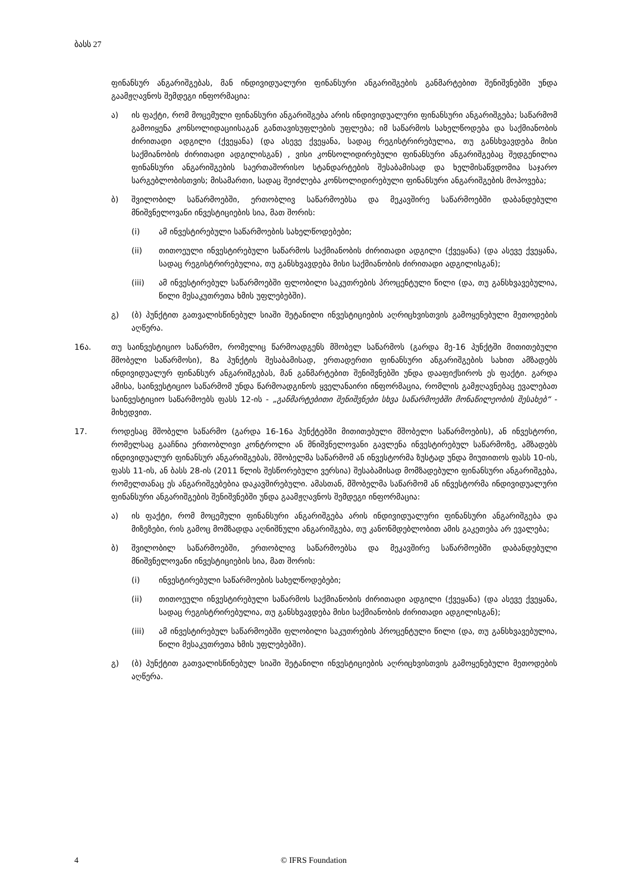ბასს 27
ფინანსურ ანგარიშგებას, მან ინდივიდუალური ფინანსური ანგარიშგების განმარტებით შენიშვნებში უნდა გაამჟღავნოს შემდეგი ინფორმაცია:
ა) ის ფაქტი, რომ მოცემული ფინანსური ანგარიშგება არის ინდივიდუალური ფინანსური ანგარიშგება; საწარმომ გამოიყენა კონსოლიდაციისაგან განთავისუფლების უფლება; იმ საწარმოს სახელწოდება და საქმიანობის ძირითადი ადგილი (ქვეყანა) (და ასევე ქვეყანა, სადაც რეგისტრირებულია, თუ განსხვავდება მისი საქმიანობის ძირითადი ადგილისგან) , ვისი კონსოლიდირებული ფინანსური ანგარიშგებაც შედგენილია ფინანსური ანგარიშგების საერთაშორისო სტანდარტების შესაბამისად და ხელმისაწვდომია საჯარო სარგებლობისთვის; მისამართი, სადაც შეიძლება კონსოლიდირებული ფინანსური ანგარიშგების მოპოვება;
ბ) შვილობილ საწარმოებში, ერთობლივ საწარმოებსა და მეკავშირე საწარმოებში დაბანდებული მნიშვნელოვანი ინვესტიციების სია, მათ შორის:
(i) ამ ინვესტირებული საწარმოების სახელწოდებები;
(ii) თითოეული ინვესტირებული საწარმოს საქმიანობის ძირითადი ადგილი (ქვეყანა) (და ასევე ქვეყანა, სადაც რეგისტრირებულია, თუ განსხვავდება მისი საქმიანობის ძირითადი ადგილისგან);
(iii) ამ ინვესტირებულ საწარმოებში ფლობილი საკუთრების პროცენტული წილი (და, თუ განსხვავებულია, წილი მესაკუთრეთა ხმის უფლებებში).
გ) (ბ) პუნქტით გათვალისწინებულ სიაში შეტანილი ინვესტიციების აღრიცხვისთვის გამოყენებული მეთოდების აღწერა.
16ა. თუ საინვესტიციო საწარმო, რომელიც წარმოადგენს მშობელ საწარმოს (გარდა მე-16 პუნქტში მითითებული მშობელი საწარმოსი), 8ა პუნქტის შესაბამისად, ერთადერთი ფინანსური ანგარიშგების სახით ამზადებს ინდივიდუალურ ფინანსურ ანგარიშგებას, მან განმარტებით შენიშვნებში უნდა დააფიქსიროს ეს ფაქტი. გარდა ამისა, საინვესტიციო საწარმომ უნდა წარმოადგინოს ყველანაირი ინფორმაცია, რომლის გამჟღავნებაც ევალებათ საინვესტიციო საწარმოებს ფასს 12-ის - „განმარტებითი შენიშვნები სხვა საწარმოებში მონაწილეობის შესახებ“ - მიხედვით.
17. როდესაც მშობელი საწარმო (გარდა 16-16ა პუნქტებში მითითებული მშობელი საწარმოების), ან ინვესტორი, რომელსაც გააჩნია ერთობლივი კონტროლი ან მნიშვნელოვანი გავლენა ინვესტირებულ საწარმოზე, ამზადებს ინდივიდუალურ ფინანსურ ანგარიშგებას, მშობელმა საწარმომ ან ინვესტორმა ზუსტად უნდა მიუთითოს ფასს 10-ის, ფასს 11-ის, ან ბასს 28-ის (2011 წლის შესწორებული ვერსია) შესაბამისად მომზადებული ფინანსური ანგარიშგება, რომელთანაც ეს ანგარიშგებებია დაკავშირებული. ამასთან, მშობელმა საწარმომ ან ინვესტორმა ინდივიდუალური ფინანსური ანგარიშგების შენიშვნებში უნდა გაამჟღავნოს შემდეგი ინფორმაცია:
ა) ის ფაქტი, რომ მოცემული ფინანსური ანგარიშგება არის ინდივიდუალური ფინანსური ანგარიშგება და მიზეზები, რის გამოც მომზადდა აღნიშნული ანგარიშგება, თუ კანონმდებლობით ამის გაკეთება არ ევალება;
ბ) შვილობილ საწარმოებში, ერთობლივ საწარმოებსა და მეკავშირე საწარმოებში დაბანდებული მნიშვნელოვანი ინვესტიციების სია, მათ შორის:
(i) ინვესტირებული საწარმოების სახელწოდებები;
(ii) თითოეული ინვესტირებული საწარმოს საქმიანობის ძირითადი ადგილი (ქვეყანა) (და ასევე ქვეყანა, სადაც რეგისტრირებულია, თუ განსხვავდება მისი საქმიანობის ძირითადი ადგილისგან);
(iii) ამ ინვესტირებულ საწარმოებში ფლობილი საკუთრების პროცენტული წილი (და, თუ განსხვავებულია, წილი მესაკუთრეთა ხმის უფლებებში).
გ) (ბ) პუნქტით გათვალისწინებულ სიაში შეტანილი ინვესტიციების აღრიცხვისთვის გამოყენებული მეთოდების აღწერა.
4 © IFRS Foundation